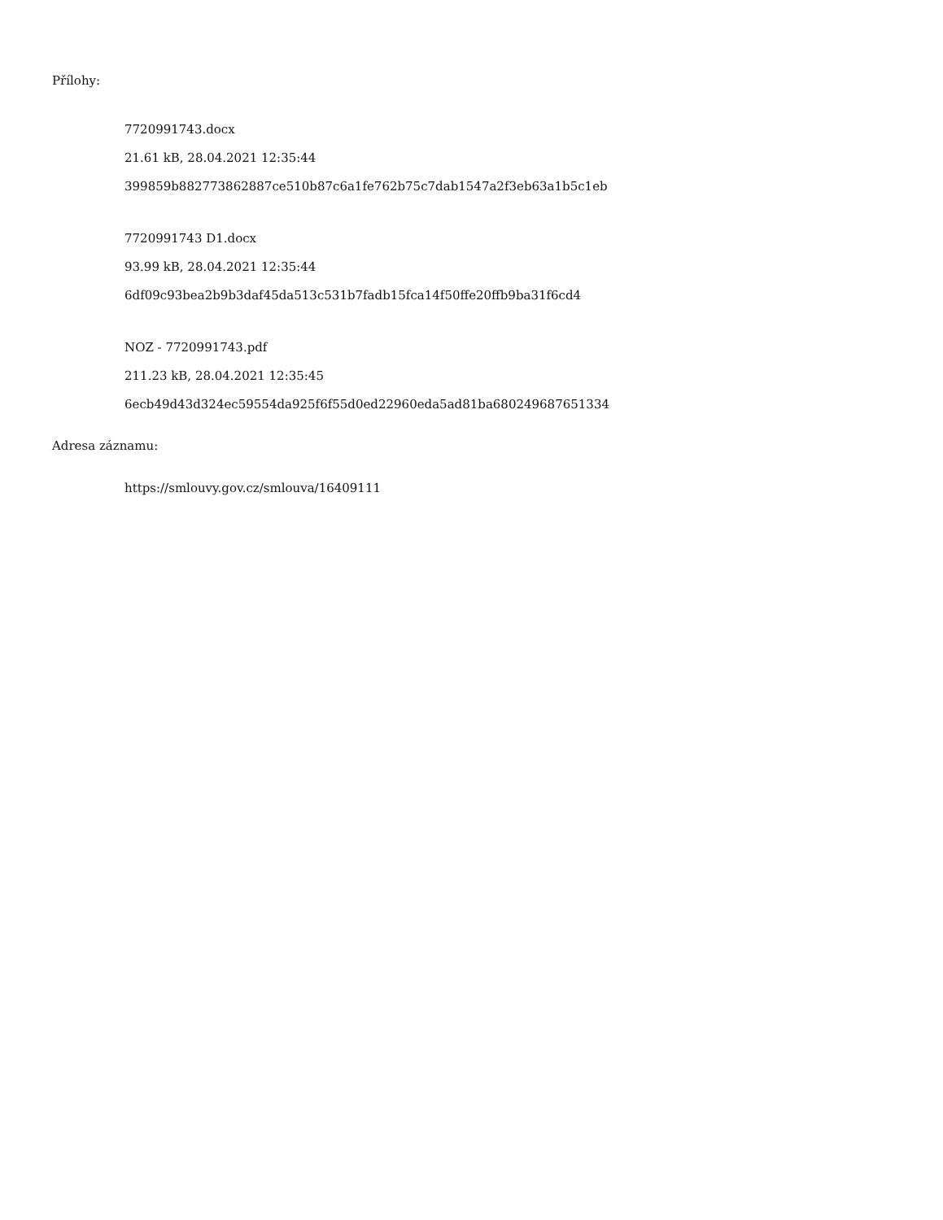Přílohy:
7720991743.docx
21.61 kB, 28.04.2021 12:35:44
399859b882773862887ce510b87c6a1fe762b75c7dab1547a2f3eb63a1b5c1eb
7720991743 D1.docx
93.99 kB, 28.04.2021 12:35:44
6df09c93bea2b9b3daf45da513c531b7fadb15fca14f50ffe20ffb9ba31f6cd4
NOZ - 7720991743.pdf
211.23 kB, 28.04.2021 12:35:45
6ecb49d43d324ec59554da925f6f55d0ed22960eda5ad81ba680249687651334
Adresa záznamu:
https://smlouvy.gov.cz/smlouva/16409111